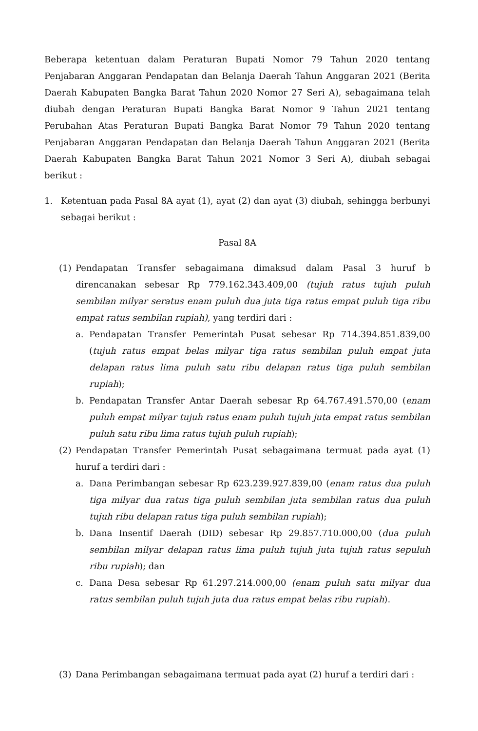Beberapa ketentuan dalam Peraturan Bupati Nomor 79 Tahun 2020 tentang Penjabaran Anggaran Pendapatan dan Belanja Daerah Tahun Anggaran 2021 (Berita Daerah Kabupaten Bangka Barat Tahun 2020 Nomor 27 Seri A), sebagaimana telah diubah dengan Peraturan Bupati Bangka Barat Nomor 9 Tahun 2021 tentang Perubahan Atas Peraturan Bupati Bangka Barat Nomor 79 Tahun 2020 tentang Penjabaran Anggaran Pendapatan dan Belanja Daerah Tahun Anggaran 2021 (Berita Daerah Kabupaten Bangka Barat Tahun 2021 Nomor 3 Seri A), diubah sebagai berikut :
1. Ketentuan pada Pasal 8A ayat (1), ayat (2) dan ayat (3) diubah, sehingga berbunyi sebagai berikut :
Pasal 8A
(1) Pendapatan Transfer sebagaimana dimaksud dalam Pasal 3 huruf b direncanakan sebesar Rp 779.162.343.409,00 (tujuh ratus tujuh puluh sembilan milyar seratus enam puluh dua juta tiga ratus empat puluh tiga ribu empat ratus sembilan rupiah), yang terdiri dari :
a. Pendapatan Transfer Pemerintah Pusat sebesar Rp 714.394.851.839,00 (tujuh ratus empat belas milyar tiga ratus sembilan puluh empat juta delapan ratus lima puluh satu ribu delapan ratus tiga puluh sembilan rupiah);
b. Pendapatan Transfer Antar Daerah sebesar Rp 64.767.491.570,00 (enam puluh empat milyar tujuh ratus enam puluh tujuh juta empat ratus sembilan puluh satu ribu lima ratus tujuh puluh rupiah);
(2) Pendapatan Transfer Pemerintah Pusat sebagaimana termuat pada ayat (1) huruf a terdiri dari :
a. Dana Perimbangan sebesar Rp 623.239.927.839,00 (enam ratus dua puluh tiga milyar dua ratus tiga puluh sembilan juta sembilan ratus dua puluh tujuh ribu delapan ratus tiga puluh sembilan rupiah);
b. Dana Insentif Daerah (DID) sebesar Rp 29.857.710.000,00 (dua puluh sembilan milyar delapan ratus lima puluh tujuh juta tujuh ratus sepuluh ribu rupiah); dan
c. Dana Desa sebesar Rp 61.297.214.000,00 (enam puluh satu milyar dua ratus sembilan puluh tujuh juta dua ratus empat belas ribu rupiah).
(3) Dana Perimbangan sebagaimana termuat pada ayat (2) huruf a terdiri dari :